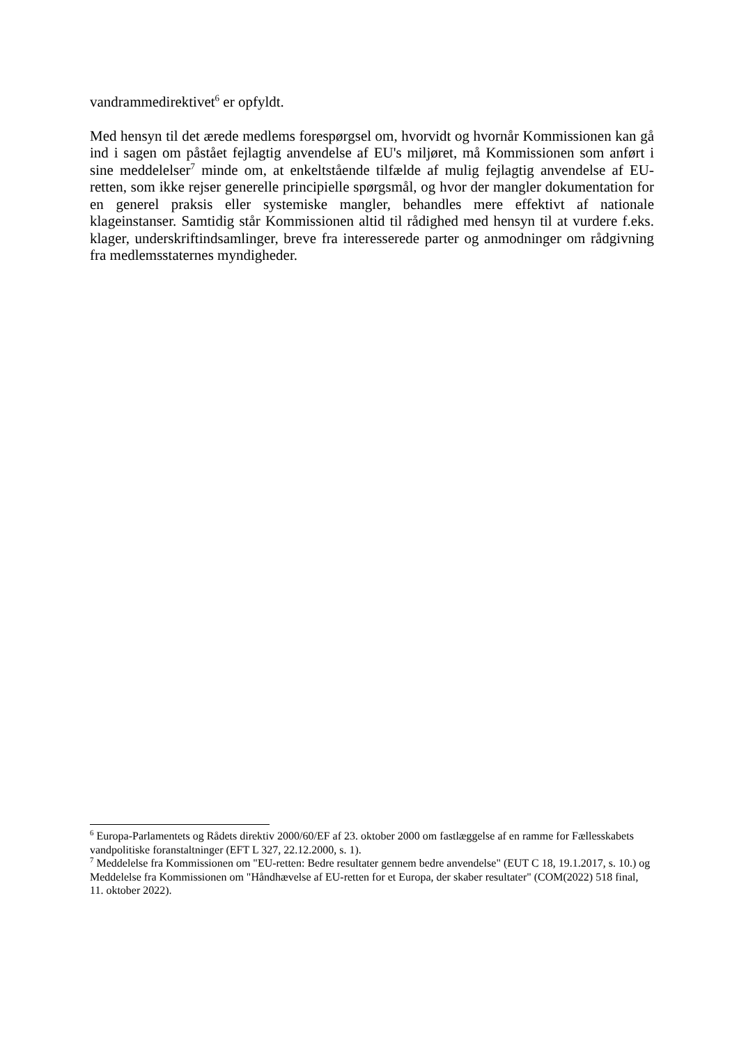vandrammedirektivet<sup>6</sup> er opfyldt.
Med hensyn til det ærede medlems forespørgsel om, hvorvidt og hvornår Kommissionen kan gå ind i sagen om påstået fejlagtig anvendelse af EU's miljøret, må Kommissionen som anført i sine meddelelser<sup>7</sup> minde om, at enkeltstående tilfælde af mulig fejlagtig anvendelse af EU-retten, som ikke rejser generelle principielle spørgsmål, og hvor der mangler dokumentation for en generel praksis eller systemiske mangler, behandles mere effektivt af nationale klageinstanser. Samtidig står Kommissionen altid til rådighed med hensyn til at vurdere f.eks. klager, underskriftindsamlinger, breve fra interesserede parter og anmodninger om rådgivning fra medlemsstaternes myndigheder.
<sup>6</sup> Europa-Parlamentets og Rådets direktiv 2000/60/EF af 23. oktober 2000 om fastlæggelse af en ramme for Fællesskabets vandpolitiske foranstaltninger (EFT L 327, 22.12.2000, s. 1).
<sup>7</sup> Meddelelse fra Kommissionen om "EU-retten: Bedre resultater gennem bedre anvendelse" (EUT C 18, 19.1.2017, s. 10.) og Meddelelse fra Kommissionen om "Håndhævelse af EU-retten for et Europa, der skaber resultater" (COM(2022) 518 final, 11. oktober 2022).